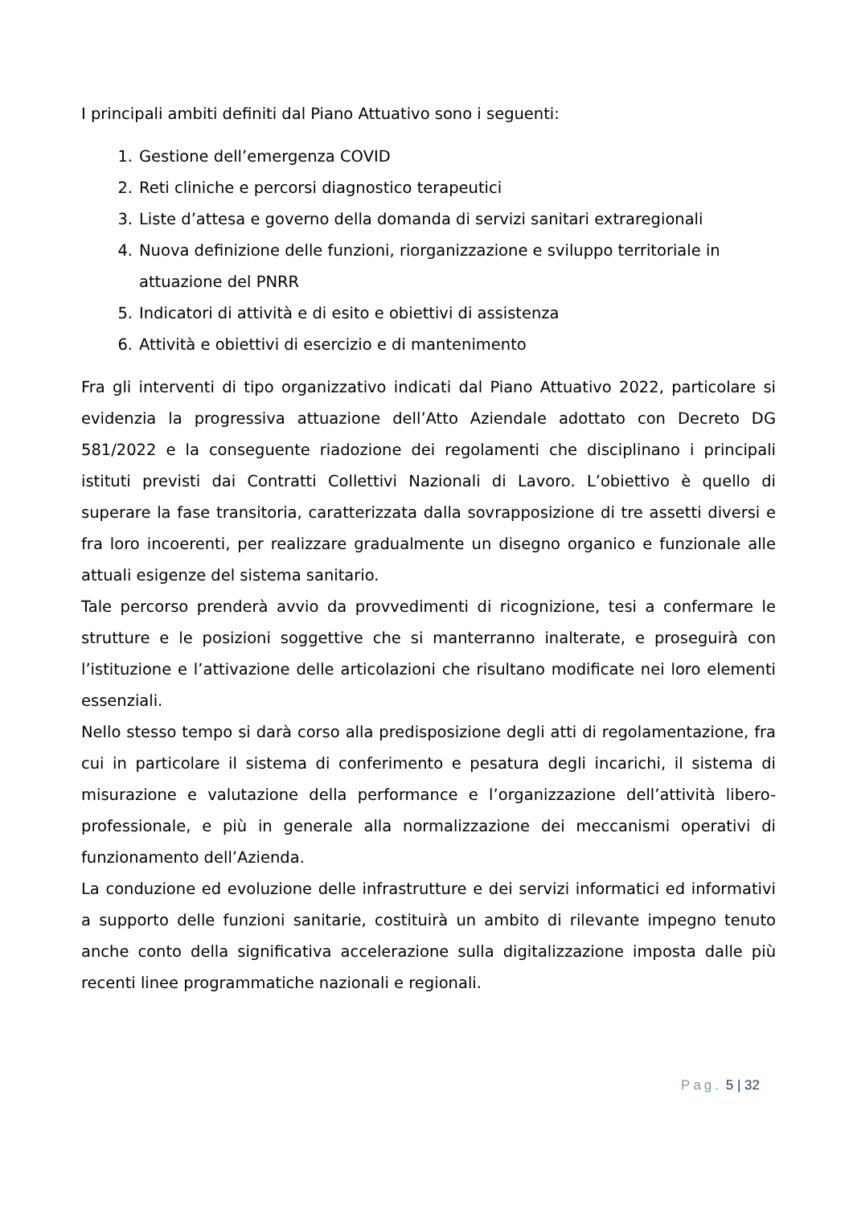I principali ambiti definiti dal Piano Attuativo sono i seguenti:
1. Gestione dell’emergenza COVID
2. Reti cliniche e percorsi diagnostico terapeutici
3. Liste d’attesa e governo della domanda di servizi sanitari extraregionali
4. Nuova definizione delle funzioni, riorganizzazione e sviluppo territoriale in attuazione del PNRR
5. Indicatori di attività e di esito e obiettivi di assistenza
6. Attività e obiettivi di esercizio e di mantenimento
Fra gli interventi di tipo organizzativo indicati dal Piano Attuativo 2022, particolare si evidenzia la progressiva attuazione dell’Atto Aziendale adottato con Decreto DG 581/2022 e la conseguente riadozione dei regolamenti che disciplinano i principali istituti previsti dai Contratti Collettivi Nazionali di Lavoro. L’obiettivo è quello di superare la fase transitoria, caratterizzata dalla sovrapposizione di tre assetti diversi e fra loro incoerenti, per realizzare gradualmente un disegno organico e funzionale alle attuali esigenze del sistema sanitario.
Tale percorso prenderà avvio da provvedimenti di ricognizione, tesi a confermare le strutture e le posizioni soggettive che si manterranno inalterate, e proseguirà con l’istituzione e l’attivazione delle articolazioni che risultano modificate nei loro elementi essenziali.
Nello stesso tempo si darà corso alla predisposizione degli atti di regolamentazione, fra cui in particolare il sistema di conferimento e pesatura degli incarichi, il sistema di misurazione e valutazione della performance e l’organizzazione dell’attività libero-professionale, e più in generale alla normalizzazione dei meccanismi operativi di funzionamento dell’Azienda.
La conduzione ed evoluzione delle infrastrutture e dei servizi informatici ed informativi a supporto delle funzioni sanitarie, costituirà un ambito di rilevante impegno tenuto anche conto della significativa accelerazione sulla digitalizzazione imposta dalle più recenti linee programmatiche nazionali e regionali.
Pag. 5 | 32